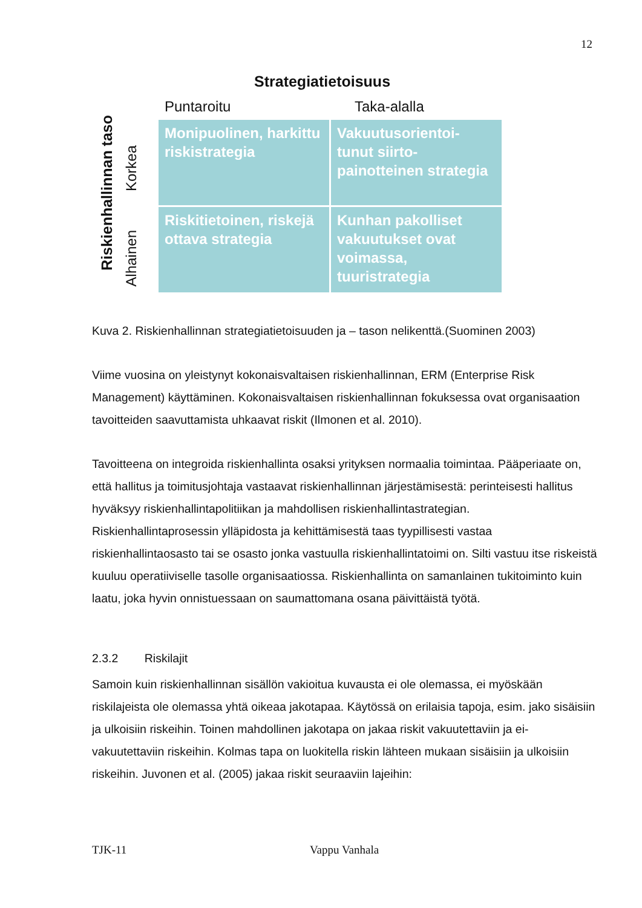12
Strategiatietoisuus
Puntaroitu Taka-alalla
Riskienhallinnan taso
Korkea
Alhainen
Monipuolinen, harkittu riskistrategia
Vakuutusorientoi-tunut siirto-painotteinen strategia
Riskitietoinen, riskejä ottava strategia
Kunhan pakolliset vakuutukset ovat voimassa, tuuristrategia
Kuva 2. Riskienhallinnan strategiatietoisuuden ja – tason nelikenttä.(Suominen 2003)
Viime vuosina on yleistynyt kokonaisvaltaisen riskienhallinnan, ERM (Enterprise Risk Management) käyttäminen. Kokonaisvaltaisen riskienhallinnan fokuksessa ovat organisaation tavoitteiden saavuttamista uhkaavat riskit (Ilmonen et al. 2010).
Tavoitteena on integroida riskienhallinta osaksi yrityksen normaalia toimintaa. Pääperiaate on, että hallitus ja toimitusjohtaja vastaavat riskienhallinnan järjestämisestä: perinteisesti hallitus hyväksyy riskienhallintapolitiikan ja mahdollisen riskienhallintastrategian. Riskienhallintaprosessin ylläpidosta ja kehittämisestä taas tyypillisesti vastaa riskienhallintaosasto tai se osasto jonka vastuulla riskienhallintatoimi on. Silti vastuu itse riskeistä kuuluu operatiiviselle tasolle organisaatiossa. Riskienhallinta on samanlainen tukitoiminto kuin laatu, joka hyvin onnistuessaan on saumattomana osana päivittäistä työtä.
2.3.2 Riskilajit
Samoin kuin riskienhallinnan sisällön vakioitua kuvausta ei ole olemassa, ei myöskään riskilajeista ole olemassa yhtä oikeaa jakotapaa. Käytössä on erilaisia tapoja, esim. jako sisäisiin ja ulkoisiin riskeihin. Toinen mahdollinen jakotapa on jakaa riskit vakuutettaviin ja ei-vakuutettaviin riskeihin. Kolmas tapa on luokitella riskin lähteen mukaan sisäisiin ja ulkoisiin riskeihin. Juvonen et al. (2005) jakaa riskit seuraaviin lajeihin:
TJK-11 Vappu Vanhala